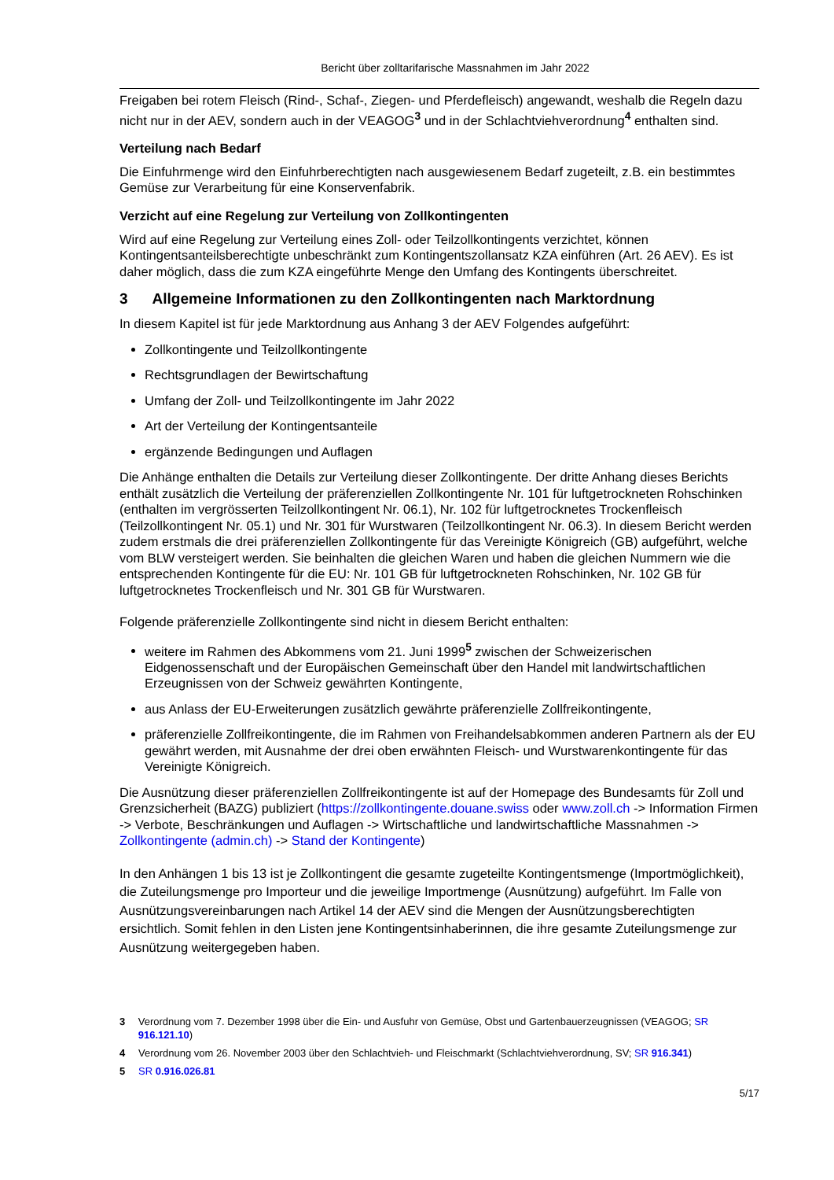Bericht über zolltarifarische Massnahmen im Jahr 2022
Freigaben bei rotem Fleisch (Rind-, Schaf-, Ziegen- und Pferdefleisch) angewandt, weshalb die Regeln dazu nicht nur in der AEV, sondern auch in der VEAGOG<sup>3</sup> und in der Schlachtviehverordnung<sup>4</sup> enthalten sind.
Verteilung nach Bedarf
Die Einfuhrmenge wird den Einfuhrberechtigten nach ausgewiesenem Bedarf zugeteilt, z.B. ein bestimmtes Gemüse zur Verarbeitung für eine Konservenfabrik.
Verzicht auf eine Regelung zur Verteilung von Zollkontingenten
Wird auf eine Regelung zur Verteilung eines Zoll- oder Teilzollkontingents verzichtet, können Kontingentsanteilsberechtigte unbeschränkt zum Kontingentszollansatz KZA einführen (Art. 26 AEV). Es ist daher möglich, dass die zum KZA eingeführte Menge den Umfang des Kontingents überschreitet.
3 Allgemeine Informationen zu den Zollkontingenten nach Marktordnung
In diesem Kapitel ist für jede Marktordnung aus Anhang 3 der AEV Folgendes aufgeführt:
Zollkontingente und Teilzollkontingente
Rechtsgrundlagen der Bewirtschaftung
Umfang der Zoll- und Teilzollkontingente im Jahr 2022
Art der Verteilung der Kontingentsanteile
ergänzende Bedingungen und Auflagen
Die Anhänge enthalten die Details zur Verteilung dieser Zollkontingente. Der dritte Anhang dieses Berichts enthält zusätzlich die Verteilung der präferenziellen Zollkontingente Nr. 101 für luftgetrockneten Rohschinken (enthalten im vergrösserten Teilzollkontingent Nr. 06.1), Nr. 102 für luftgetrocknetes Trockenfleisch (Teilzollkontingent Nr. 05.1) und Nr. 301 für Wurstwaren (Teilzollkontingent Nr. 06.3). In diesem Bericht werden zudem erstmals die drei präferenziellen Zollkontingente für das Vereinigte Königreich (GB) aufgeführt, welche vom BLW versteigert werden. Sie beinhalten die gleichen Waren und haben die gleichen Nummern wie die entsprechenden Kontingente für die EU: Nr. 101 GB für luftgetrockneten Rohschinken, Nr. 102 GB für luftgetrocknetes Trockenfleisch und Nr. 301 GB für Wurstwaren.
Folgende präferenzielle Zollkontingente sind nicht in diesem Bericht enthalten:
weitere im Rahmen des Abkommens vom 21. Juni 1999<sup>5</sup> zwischen der Schweizerischen Eidgenossenschaft und der Europäischen Gemeinschaft über den Handel mit landwirtschaftlichen Erzeugnissen von der Schweiz gewährten Kontingente,
aus Anlass der EU-Erweiterungen zusätzlich gewährte präferenzielle Zollfreikontingente,
präferenzielle Zollfreikontingente, die im Rahmen von Freihandelsabkommen anderen Partnern als der EU gewährt werden, mit Ausnahme der drei oben erwähnten Fleisch- und Wurstwarenkontingente für das Vereinigte Königreich.
Die Ausnützung dieser präferenziellen Zollfreikontingente ist auf der Homepage des Bundesamts für Zoll und Grenzsicherheit (BAZG) publiziert (https://zollkontingente.douane.swiss oder www.zoll.ch -> Information Firmen -> Verbote, Beschränkungen und Auflagen -> Wirtschaftliche und landwirtschaftliche Massnahmen -> Zollkontingente (admin.ch) -> Stand der Kontingente)
In den Anhängen 1 bis 13 ist je Zollkontingent die gesamte zugeteilte Kontingentsmenge (Importmöglichkeit), die Zuteilungsmenge pro Importeur und die jeweilige Importmenge (Ausnützung) aufgeführt. Im Falle von Ausnützungsvereinbarungen nach Artikel 14 der AEV sind die Mengen der Ausnützungsberechtigten ersichtlich. Somit fehlen in den Listen jene Kontingentsinhaberinnen, die ihre gesamte Zuteilungsmenge zur Ausnützung weitergegeben haben.
3 Verordnung vom 7. Dezember 1998 über die Ein- und Ausfuhr von Gemüse, Obst und Gartenbauerzeugnissen (VEAGOG; SR 916.121.10)
4 Verordnung vom 26. November 2003 über den Schlachtvieh- und Fleischmarkt (Schlachtviehverordnung, SV; SR 916.341)
5 SR 0.916.026.81
5/17